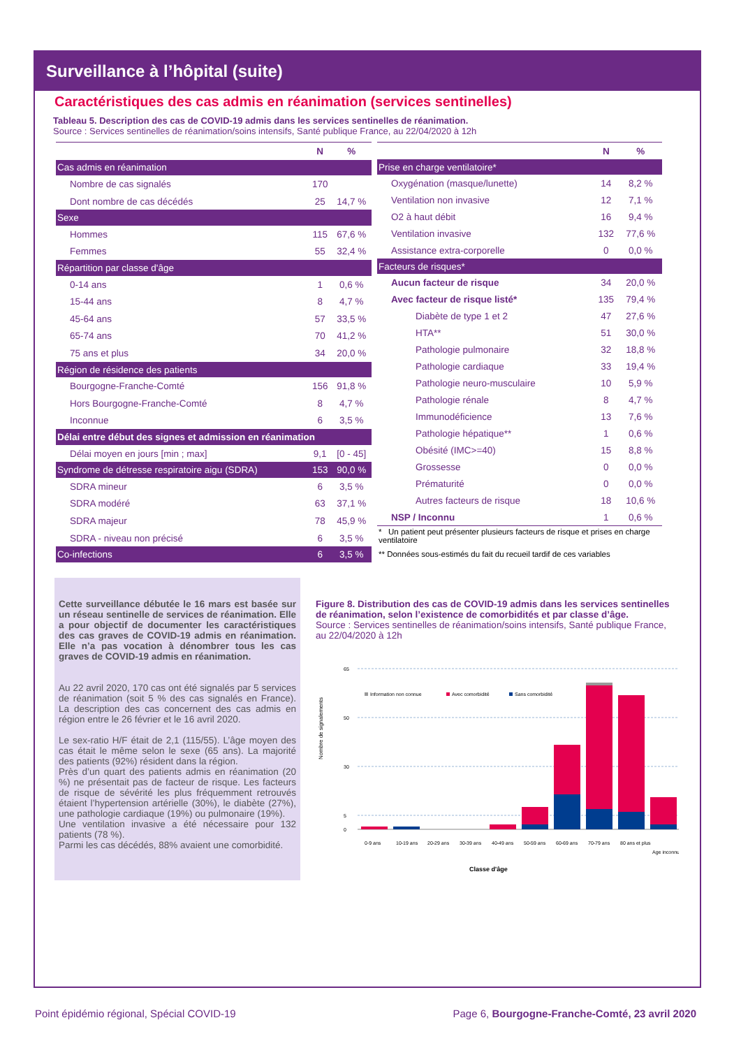Surveillance à l’hôpital (suite)
Caractéristiques des cas admis en réanimation (services sentinelles)
Tableau 5. Description des cas de COVID-19 admis dans les services sentinelles de réanimation.
Source : Services sentinelles de réanimation/soins intensifs, Santé publique France, au 22/04/2020 à 12h
| | N | % |
| --- | --- | --- |
| Cas admis en réanimation | | |
| Nombre de cas signalés | 170 | |
| Dont nombre de cas décédés | 25 | 14,7 % |
| Sexe | | |
| Hommes | 115 | 67,6 % |
| Femmes | 55 | 32,4 % |
| Répartition par classe d'âge | | |
| 0-14 ans | 1 | 0,6 % |
| 15-44 ans | 8 | 4,7 % |
| 45-64 ans | 57 | 33,5 % |
| 65-74 ans | 70 | 41,2 % |
| 75 ans et plus | 34 | 20,0 % |
| Région de résidence des patients | | |
| Bourgogne-Franche-Comté | 156 | 91,8 % |
| Hors Bourgogne-Franche-Comté | 8 | 4,7 % |
| Inconnue | 6 | 3,5 % |
| Délai entre début des signes et admission en réanimation | | |
| Délai moyen en jours [min ; max] | 9,1 | [0 - 45] |
| Syndrome de détresse respiratoire aigu (SDRA) | 153 | 90,0 % |
| SDRA mineur | 6 | 3,5 % |
| SDRA modéré | 63 | 37,1 % |
| SDRA majeur | 78 | 45,9 % |
| SDRA - niveau non précisé | 6 | 3,5 % |
| Co-infections | 6 | 3,5 % |
| | N | % |
| --- | --- | --- |
| Prise en charge ventilatoire* | | |
| Oxygénation (masque/lunette) | 14 | 8,2 % |
| Ventilation non invasive | 12 | 7,1 % |
| O2 à haut débit | 16 | 9,4 % |
| Ventilation invasive | 132 | 77,6 % |
| Assistance extra-corporelle | 0 | 0,0 % |
| Facteurs de risques* | | |
| Aucun facteur de risque | 34 | 20,0 % |
| Avec facteur de risque listé* | 135 | 79,4 % |
| Diabète de type 1 et 2 | 47 | 27,6 % |
| HTA** | 51 | 30,0 % |
| Pathologie pulmonaire | 32 | 18,8 % |
| Pathologie cardiaque | 33 | 19,4 % |
| Pathologie neuro-musculaire | 10 | 5,9 % |
| Pathologie rénale | 8 | 4,7 % |
| Immunodéficience | 13 | 7,6 % |
| Pathologie hépatique** | 1 | 0,6 % |
| Obésité (IMC>=40) | 15 | 8,8 % |
| Grossesse | 0 | 0,0 % |
| Prématurité | 0 | 0,0 % |
| Autres facteurs de risque | 18 | 10,6 % |
| NSP / Inconnu | 1 | 0,6 % |
| * Un patient peut présenter plusieurs facteurs de risque et prises en charge ventilatoire | | |
| ** Données sous-estimés du fait du recueil tardif de ces variables | | |
Cette surveillance débutée le 16 mars est basée sur un réseau sentinelle de services de réanimation. Elle a pour objectif de documenter les caractéristiques des cas graves de COVID-19 admis en réanimation. Elle n’a pas vocation à dénombrer tous les cas graves de COVID-19 admis en réanimation.
Au 22 avril 2020, 170 cas ont été signalés par 5 services de réanimation (soit 5 % des cas signalés en France). La description des cas concernent des cas admis en région entre le 26 février et le 16 avril 2020.
Le sex-ratio H/F était de 2,1 (115/55). L’âge moyen des cas était le même selon le sexe (65 ans). La majorité des patients (92%) résident dans la région.
Près d’un quart des patients admis en réanimation (20 %) ne présentait pas de facteur de risque. Les facteurs de risque de sévérité les plus fréquemment retrouvés étaient l’hypertension artérielle (30%), le diabète (27%), une pathologie cardiaque (19%) ou pulmonaire (19%).
Une ventilation invasive a été nécessaire pour 132 patients (78 %).
Parmi les cas décédés, 88% avaient une comorbidité.
Figure 8. Distribution des cas de COVID-19 admis dans les services sentinelles de réanimation, selon l’existence de comorbidités et par classe d’âge.
Source : Services sentinelles de réanimation/soins intensifs, Santé publique France, au 22/04/2020 à 12h
Nombre de signalements
65
50
30
5
0
Information non connue
Avec comorbidité
Sans comorbidité
0-9 ans
10-19 ans
20-29 ans
30-39 ans
40-49 ans
50-59 ans
60-69 ans
70-79 ans
80 ans et plus
Age inconnu
Classe d'âge
Point épidémio régional, Spécial COVID-19 Page 6, Bourgogne-Franche-Comté, 23 avril 2020